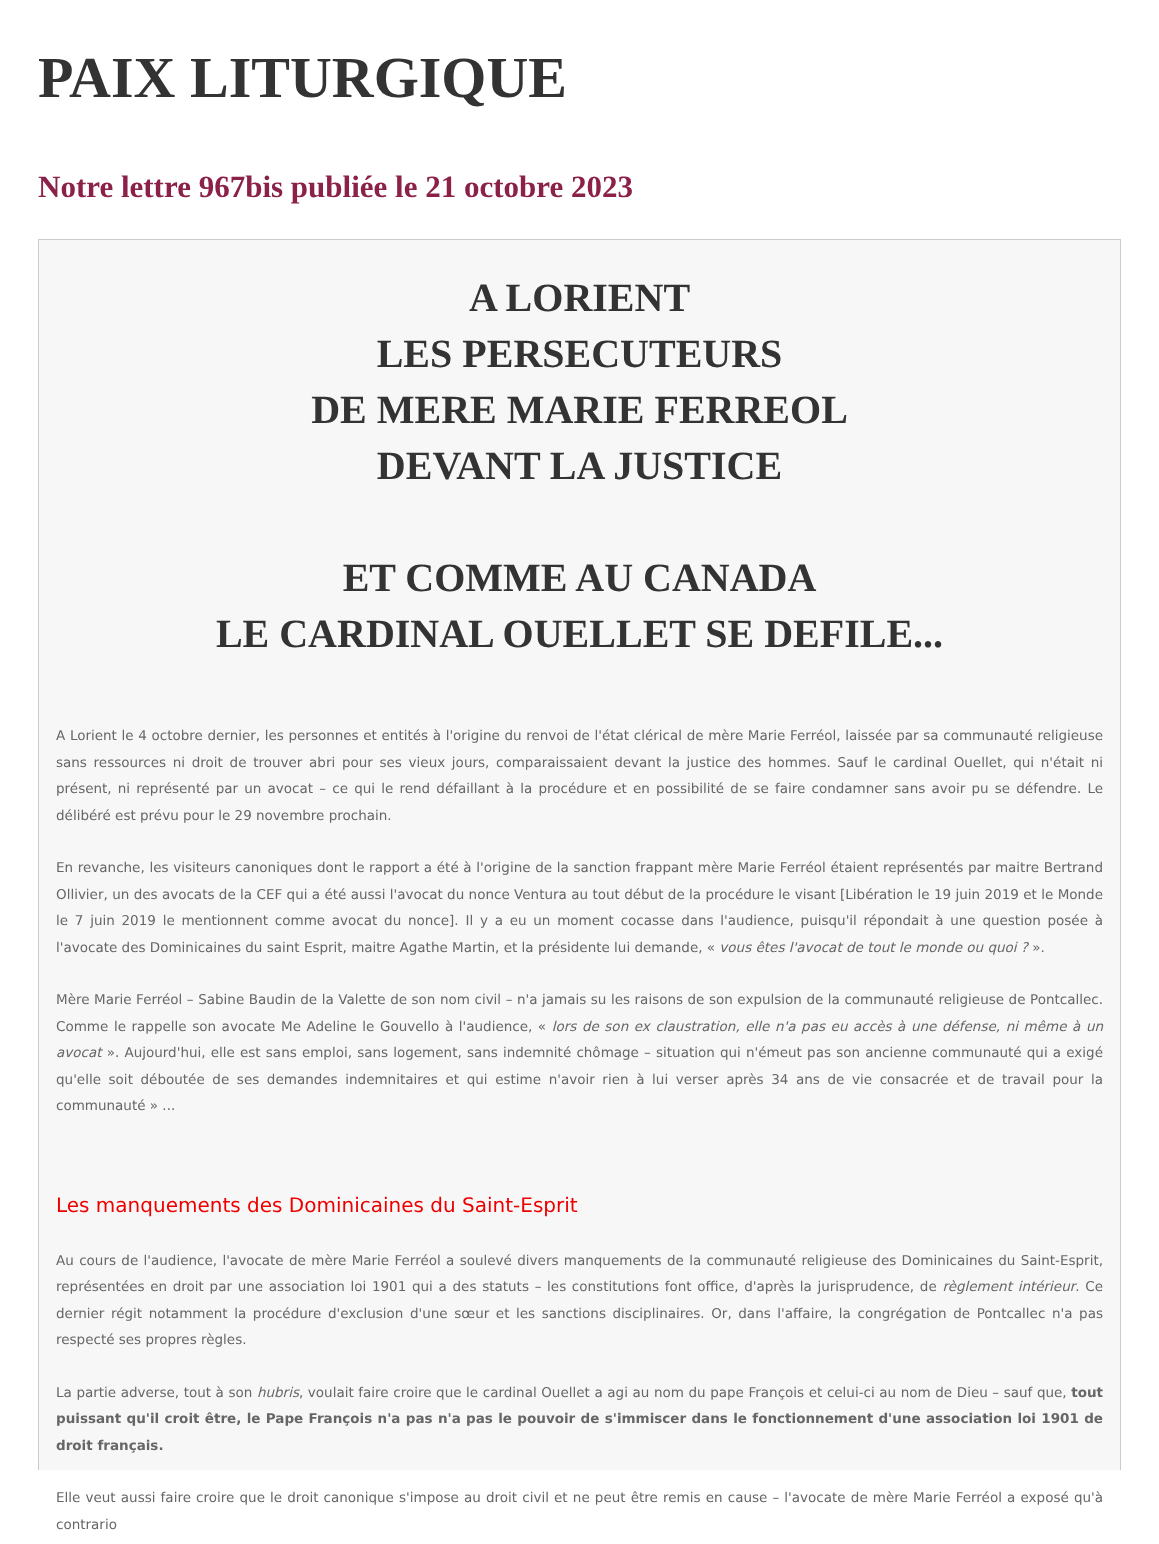PAIX LITURGIQUE
Notre lettre 967bis publiée le 21 octobre 2023
A LORIENT
LES PERSECUTEURS
DE MERE MARIE FERREOL
DEVANT LA JUSTICE
ET COMME AU CANADA
LE CARDINAL OUELLET SE DEFILE...
A Lorient le 4 octobre dernier, les personnes et entités à l'origine du renvoi de l'état clérical de mère Marie Ferréol, laissée par sa communauté religieuse sans ressources ni droit de trouver abri pour ses vieux jours, comparaissaient devant la justice des hommes. Sauf le cardinal Ouellet, qui n'était ni présent, ni représenté par un avocat – ce qui le rend défaillant à la procédure et en possibilité de se faire condamner sans avoir pu se défendre. Le délibéré est prévu pour le 29 novembre prochain.
En revanche, les visiteurs canoniques dont le rapport a été à l'origine de la sanction frappant mère Marie Ferréol étaient représentés par maitre Bertrand Ollivier, un des avocats de la CEF qui a été aussi l'avocat du nonce Ventura au tout début de la procédure le visant [Libération le 19 juin 2019 et le Monde le 7 juin 2019 le mentionnent comme avocat du nonce]. Il y a eu un moment cocasse dans l'audience, puisqu'il répondait à une question posée à l'avocate des Dominicaines du saint Esprit, maitre Agathe Martin, et la présidente lui demande, « vous êtes l'avocat de tout le monde ou quoi ? ».
Mère Marie Ferréol – Sabine Baudin de la Valette de son nom civil – n'a jamais su les raisons de son expulsion de la communauté religieuse de Pontcallec. Comme le rappelle son avocate Me Adeline le Gouvello à l'audience, « lors de son ex claustration, elle n'a pas eu accès à une défense, ni même à un avocat ». Aujourd'hui, elle est sans emploi, sans logement, sans indemnité chômage – situation qui n'émeut pas son ancienne communauté qui a exigé qu'elle soit déboutée de ses demandes indemnitaires et qui estime n'avoir rien à lui verser après 34 ans de vie consacrée et de travail pour la communauté » ...
Les manquements des Dominicaines du Saint-Esprit
Au cours de l'audience, l'avocate de mère Marie Ferréol a soulevé divers manquements de la communauté religieuse des Dominicaines du Saint-Esprit, représentées en droit par une association loi 1901 qui a des statuts – les constitutions font office, d'après la jurisprudence, de règlement intérieur. Ce dernier régit notamment la procédure d'exclusion d'une sœur et les sanctions disciplinaires. Or, dans l'affaire, la congrégation de Pontcallec n'a pas respecté ses propres règles.
La partie adverse, tout à son hubris, voulait faire croire que le cardinal Ouellet a agi au nom du pape François et celui-ci au nom de Dieu – sauf que, tout puissant qu'il croit être, le Pape François n'a pas n'a pas le pouvoir de s'immiscer dans le fonctionnement d'une association loi 1901 de droit français.
Elle veut aussi faire croire que le droit canonique s'impose au droit civil et ne peut être remis en cause – l'avocate de mère Marie Ferréol a exposé qu'à contrario